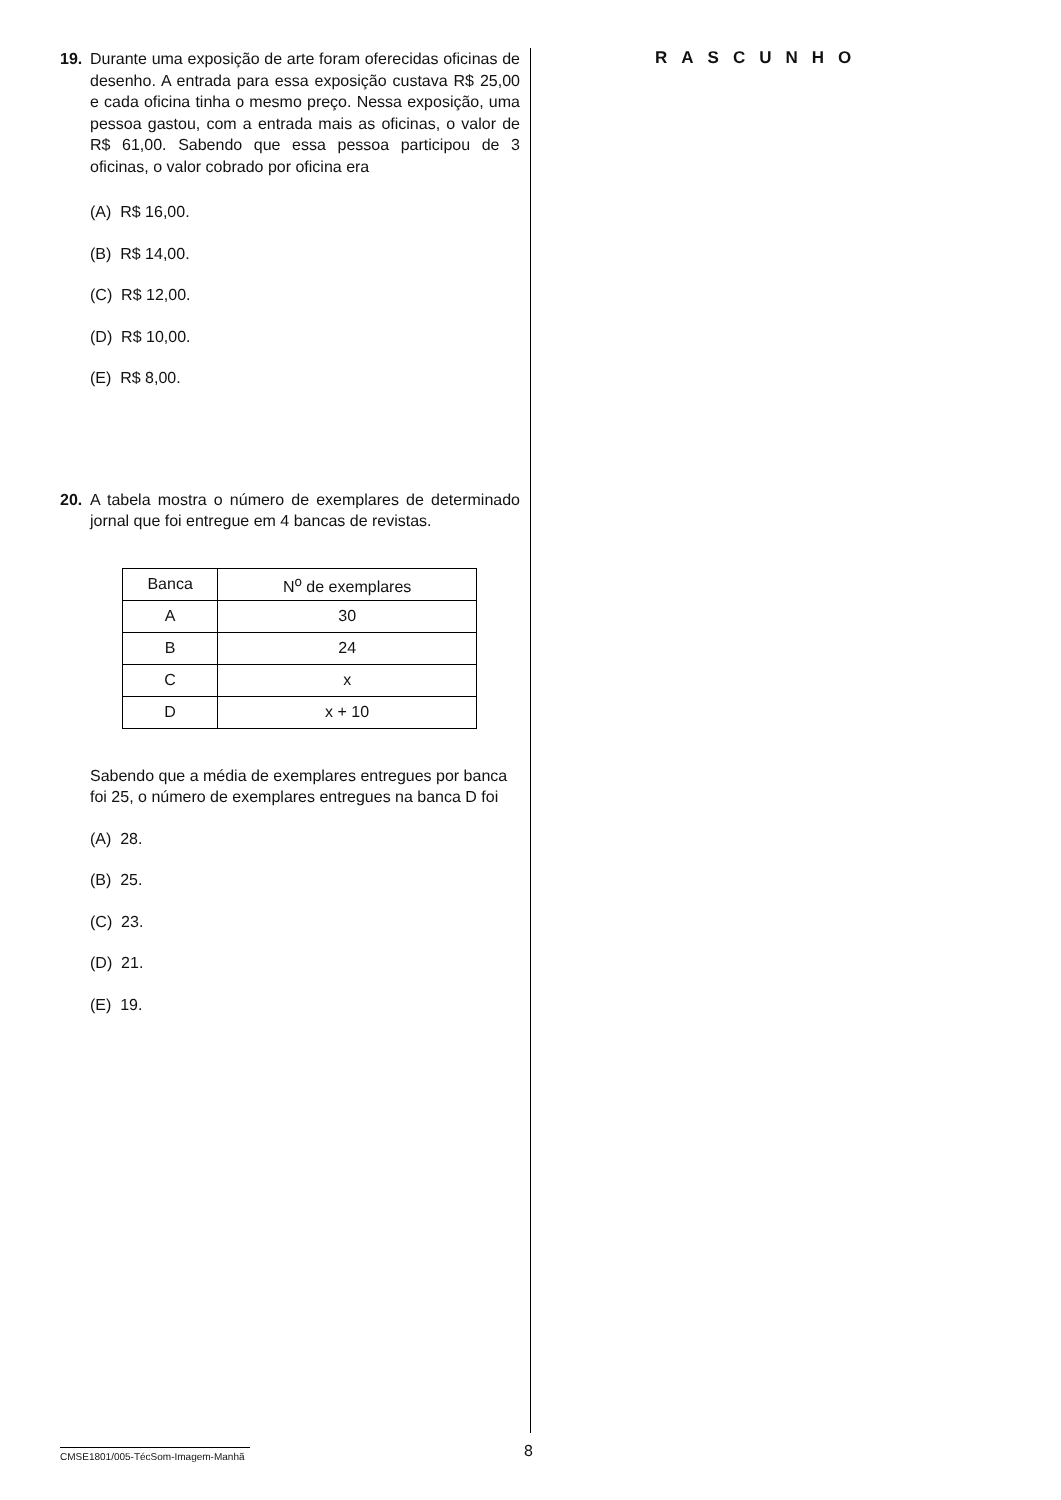19. Durante uma exposição de arte foram oferecidas oficinas de desenho. A entrada para essa exposição custava R$ 25,00 e cada oficina tinha o mesmo preço. Nessa exposição, uma pessoa gastou, com a entrada mais as oficinas, o valor de R$ 61,00. Sabendo que essa pessoa participou de 3 oficinas, o valor cobrado por oficina era
(A) R$ 16,00.
(B) R$ 14,00.
(C) R$ 12,00.
(D) R$ 10,00.
(E) R$ 8,00.
20. A tabela mostra o número de exemplares de determinado jornal que foi entregue em 4 bancas de revistas.
| Banca | N<sup>o</sup> de exemplares |
| --- | --- |
| A | 30 |
| B | 24 |
| C | x |
| D | x + 10 |
Sabendo que a média de exemplares entregues por banca foi 25, o número de exemplares entregues na banca D foi
(A) 28.
(B) 25.
(C) 23.
(D) 21.
(E) 19.
RASCUNHO
CMSE1801/005-TécSom-Imagem-Manhã
8